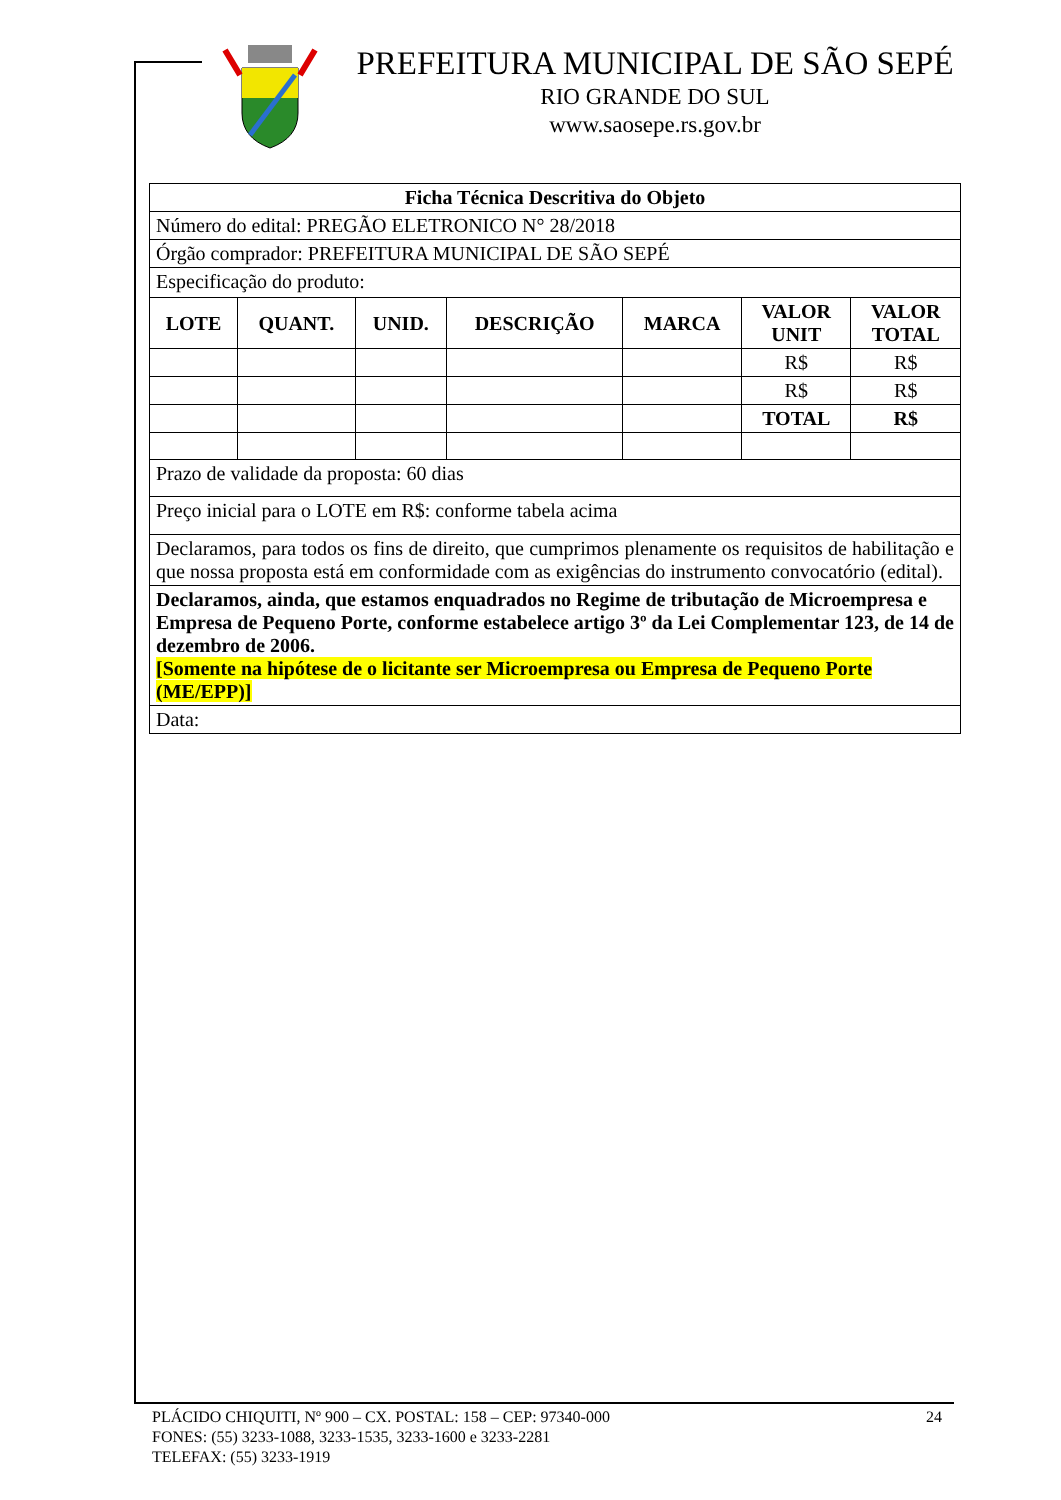PREFEITURA MUNICIPAL DE SÃO SEPÉ
RIO GRANDE DO SUL
www.saosepe.rs.gov.br
| Ficha Técnica Descritiva do Objeto | | | | | | |
| --- | --- | --- | --- | --- | --- | --- |
| Número do edital: PREGÃO ELETRONICO N° 28/2018 | | | | | | |
| Órgão comprador: PREFEITURA MUNICIPAL DE SÃO SEPÉ | | | | | | |
| Especificação do produto: | | | | | | |
| LOTE | QUANT. | UNID. | DESCRIÇÃO | MARCA | VALOR UNIT | VALOR TOTAL |
| | | | | | R$ | R$ |
| | | | | | R$ | R$ |
| | | | | | TOTAL | R$ |
| Prazo de validade da proposta: 60 dias | | | | | | |
| Preço inicial para o LOTE em R$: conforme tabela acima | | | | | | |
| Declaramos, para todos os fins de direito, que cumprimos plenamente os requisitos de habilitação e que nossa proposta está em conformidade com as exigências do instrumento convocatório (edital). | | | | | | |
| Declaramos, ainda, que estamos enquadrados no Regime de tributação de Microempresa e Empresa de Pequeno Porte, conforme estabelece artigo 3º da Lei Complementar 123, de 14 de dezembro de 2006. [Somente na hipótese de o licitante ser Microempresa ou Empresa de Pequeno Porte (ME/EPP)] | | | | | | |
| Data: | | | | | | |
PLÁCIDO CHIQUITI, Nº 900 – CX. POSTAL: 158 – CEP: 97340-000
FONES: (55) 3233-1088, 3233-1535, 3233-1600 e 3233-2281
TELEFAX: (55) 3233-1919
24